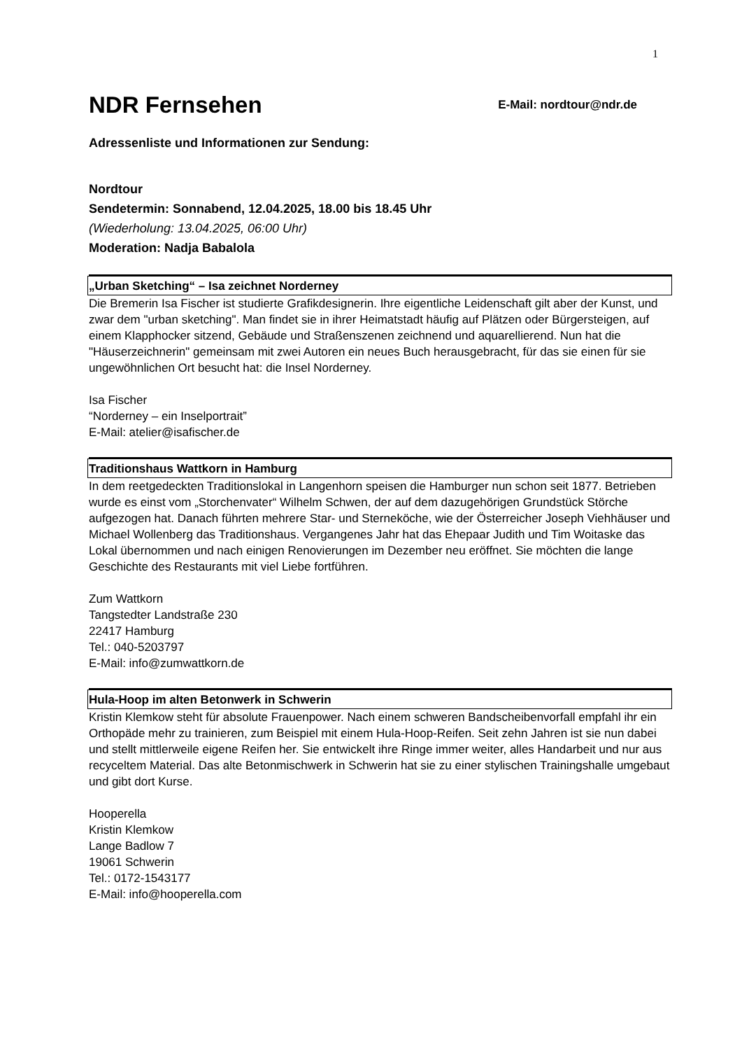1
NDR Fernsehen
E-Mail: nordtour@ndr.de
Adressenliste und Informationen zur Sendung:
Nordtour
Sendetermin: Sonnabend, 12.04.2025, 18.00 bis 18.45 Uhr
(Wiederholung: 13.04.2025, 06:00 Uhr)
Moderation: Nadja Babalola
„Urban Sketching“ – Isa zeichnet Norderney
Die Bremerin Isa Fischer ist studierte Grafikdesignerin. Ihre eigentliche Leidenschaft gilt aber der Kunst, und zwar dem "urban sketching". Man findet sie in ihrer Heimatstadt häufig auf Plätzen oder Bürgersteigen, auf einem Klapphocker sitzend, Gebäude und Straßenszenen zeichnend und aquarellierend. Nun hat die "Häuserzeichnerin" gemeinsam mit zwei Autoren ein neues Buch herausgebracht, für das sie einen für sie ungewöhnlichen Ort besucht hat: die Insel Norderney.
Isa Fischer
“Norderney – ein Inselportrait”
E-Mail: atelier@isafischer.de
Traditionshaus Wattkorn in Hamburg
In dem reetgedeckten Traditionslokal in Langenhorn speisen die Hamburger nun schon seit 1877. Betrieben wurde es einst vom „Storchenvater“ Wilhelm Schwen, der auf dem dazugehörigen Grundstück Störche aufgezogen hat. Danach führten mehrere Star- und Sterneköche, wie der Österreicher Joseph Viehhäuser und Michael Wollenberg das Traditionshaus. Vergangenes Jahr hat das Ehepaar Judith und Tim Woitaske das Lokal übernommen und nach einigen Renovierungen im Dezember neu eröffnet. Sie möchten die lange Geschichte des Restaurants mit viel Liebe fortführen.
Zum Wattkorn
Tangstedter Landstraße 230
22417 Hamburg
Tel.: 040-5203797
E-Mail: info@zumwattkorn.de
Hula-Hoop im alten Betonwerk in Schwerin
Kristin Klemkow steht für absolute Frauenpower. Nach einem schweren Bandscheibenvorfall empfahl ihr ein Orthopäde mehr zu trainieren, zum Beispiel mit einem Hula-Hoop-Reifen. Seit zehn Jahren ist sie nun dabei und stellt mittlerweile eigene Reifen her. Sie entwickelt ihre Ringe immer weiter, alles Handarbeit und nur aus recyceltem Material. Das alte Betonmischwerk in Schwerin hat sie zu einer stylischen Trainingshalle umgebaut und gibt dort Kurse.
Hooperella
Kristin Klemkow
Lange Badlow 7
19061 Schwerin
Tel.: 0172-1543177
E-Mail: info@hooperella.com